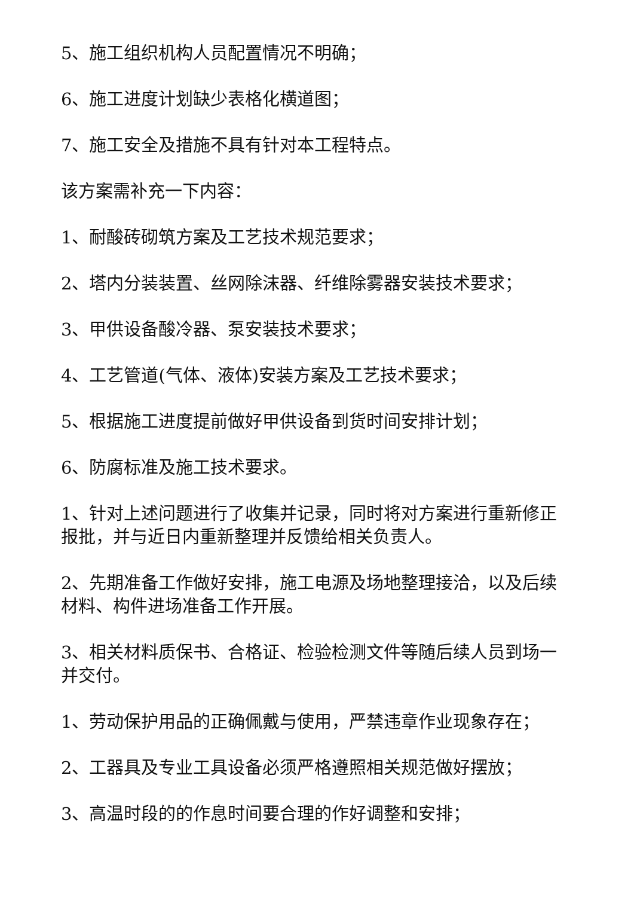5、施工组织机构人员配置情况不明确；
6、施工进度计划缺少表格化横道图；
7、施工安全及措施不具有针对本工程特点。
该方案需补充一下内容：
1、耐酸砖砌筑方案及工艺技术规范要求；
2、塔内分装装置、丝网除沫器、纤维除雾器安装技术要求；
3、甲供设备酸冷器、泵安装技术要求；
4、工艺管道(气体、液体)安装方案及工艺技术要求；
5、根据施工进度提前做好甲供设备到货时间安排计划；
6、防腐标准及施工技术要求。
1、针对上述问题进行了收集并记录，同时将对方案进行重新修正报批，并与近日内重新整理并反馈给相关负责人。
2、先期准备工作做好安排，施工电源及场地整理接洽，以及后续材料、构件进场准备工作开展。
3、相关材料质保书、合格证、检验检测文件等随后续人员到场一并交付。
1、劳动保护用品的正确佩戴与使用，严禁违章作业现象存在；
2、工器具及专业工具设备必须严格遵照相关规范做好摆放；
3、高温时段的的作息时间要合理的作好调整和安排；